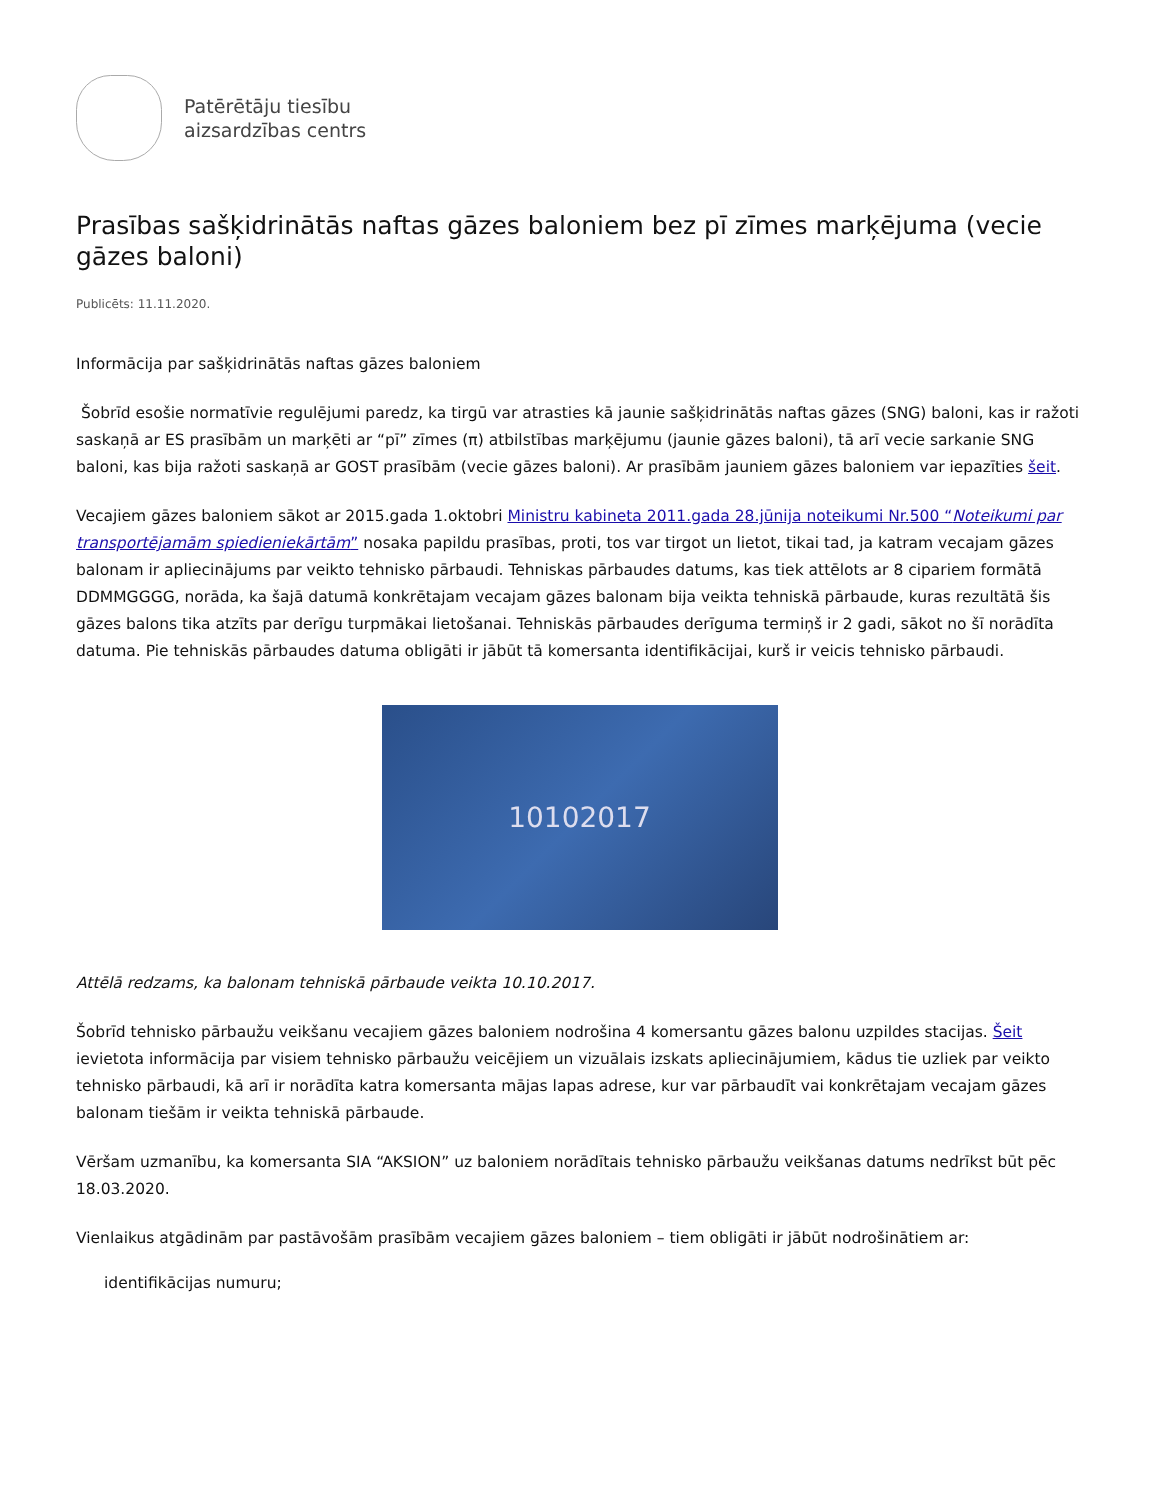Patērētāju tiesību
aizsardzības centrs
Prasības sašķidrinātās naftas gāzes baloniem bez pī zīmes marķējuma (vecie gāzes baloni)
Publicēts: 11.11.2020.
Informācija par sašķidrinātās naftas gāzes baloniem
Šobrīd esošie normatīvie regulējumi paredz, ka tirgū var atrasties kā jaunie sašķidrinātās naftas gāzes (SNG) baloni, kas ir ražoti saskaņā ar ES prasībām un marķēti ar “pī” zīmes (π) atbilstības marķējumu (jaunie gāzes baloni), tā arī vecie sarkanie SNG baloni, kas bija ražoti saskaņā ar GOST prasībām (vecie gāzes baloni). Ar prasībām jauniem gāzes baloniem var iepazīties šeit.
Vecajiem gāzes baloniem sākot ar 2015.gada 1.oktobri Ministru kabineta 2011.gada 28.jūnija noteikumi Nr.500 “Noteikumi par transportējamām spiedieniekārtām” nosaka papildu prasības, proti, tos var tirgot un lietot, tikai tad, ja katram vecajam gāzes balonam ir apliecinājums par veikto tehnisko pārbaudi. Tehniskas pārbaudes datums, kas tiek attēlots ar 8 cipariem formātā DDMMGGGG, norāda, ka šajā datumā konkrētajam vecajam gāzes balonam bija veikta tehniskā pārbaude, kuras rezultātā šis gāzes balons tika atzīts par derīgu turpmākai lietošanai. Tehniskās pārbaudes derīguma termiņš ir 2 gadi, sākot no šī norādīta datuma. Pie tehniskās pārbaudes datuma obligāti ir jābūt tā komersanta identifikācijai, kurš ir veicis tehnisko pārbaudi.
10102017
Attēlā redzams, ka balonam tehniskā pārbaude veikta 10.10.2017.
Šobrīd tehnisko pārbaužu veikšanu vecajiem gāzes baloniem nodrošina 4 komersantu gāzes balonu uzpildes stacijas. Šeit ievietota informācija par visiem tehnisko pārbaužu veicējiem un vizuālais izskats apliecinājumiem, kādus tie uzliek par veikto tehnisko pārbaudi, kā arī ir norādīta katra komersanta mājas lapas adrese, kur var pārbaudīt vai konkrētajam vecajam gāzes balonam tiešām ir veikta tehniskā pārbaude.
Vēršam uzmanību, ka komersanta SIA “AKSION” uz baloniem norādītais tehnisko pārbaužu veikšanas datums nedrīkst būt pēc 18.03.2020.
Vienlaikus atgādinām par pastāvošām prasībām vecajiem gāzes baloniem – tiem obligāti ir jābūt nodrošinātiem ar:
identifikācijas numuru;